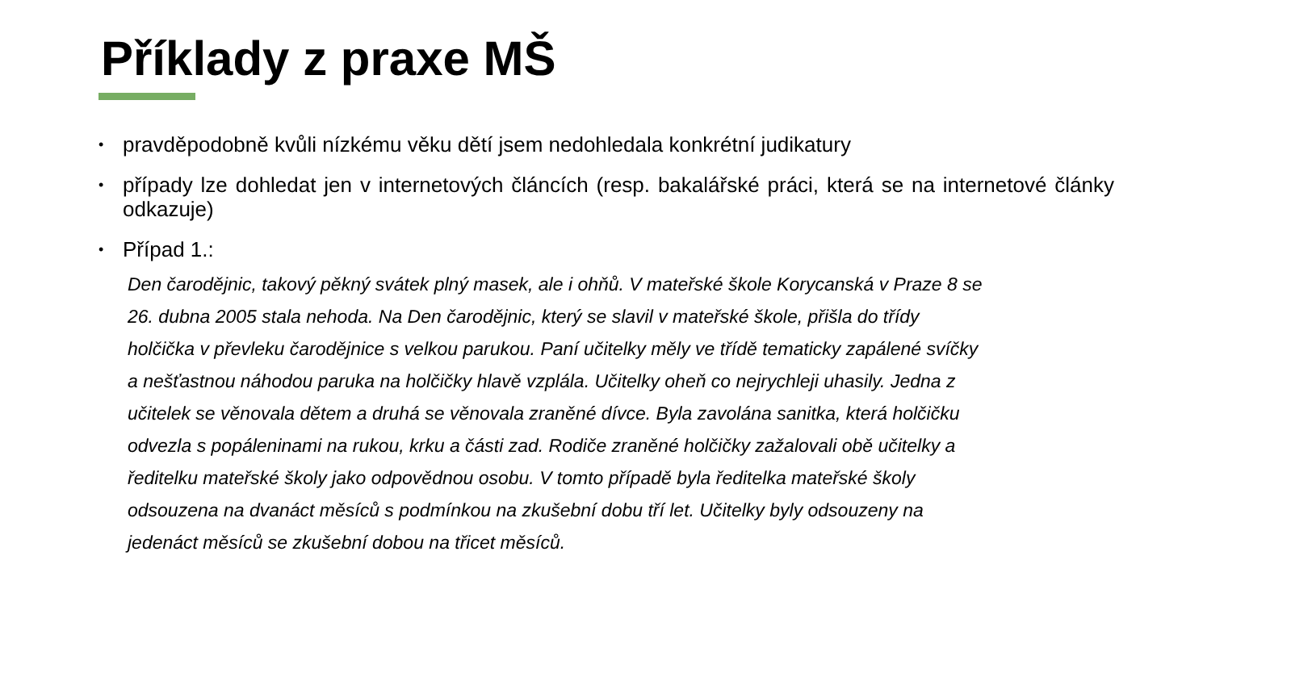Příklady z praxe MŠ
• pravděpodobně kvůli nízkému věku dětí jsem nedohledala konkrétní judikatury
• případy lze dohledat jen v internetových článcích (resp. bakalářské práci, která se na internetové články odkazuje)
• Případ 1.:
Den čarodějnic, takový pěkný svátek plný masek, ale i ohňů. V mateřské škole Korycanská v Praze 8 se 26. dubna 2005 stala nehoda. Na Den čarodějnic, který se slavil v mateřské škole, přišla do třídy holčička v převleku čarodějnice s velkou parukou. Paní učitelky měly ve třídě tematicky zapálené svíčky a nešťastnou náhodou paruka na holčičky hlavě vzplála. Učitelky oheň co nejrychleji uhasily. Jedna z učitelek se věnovala dětem a druhá se věnovala zraněné dívce. Byla zavolána sanitka, která holčičku odvezla s popáleninami na rukou, krku a části zad. Rodiče zraněné holčičky zažalovali obě učitelky a ředitelku mateřské školy jako odpovědnou osobu. V tomto případě byla ředitelka mateřské školy odsouzena na dvanáct měsíců s podmínkou na zkušební dobu tří let. Učitelky byly odsouzeny na jedenáct měsíců se zkušební dobou na třicet měsíců.